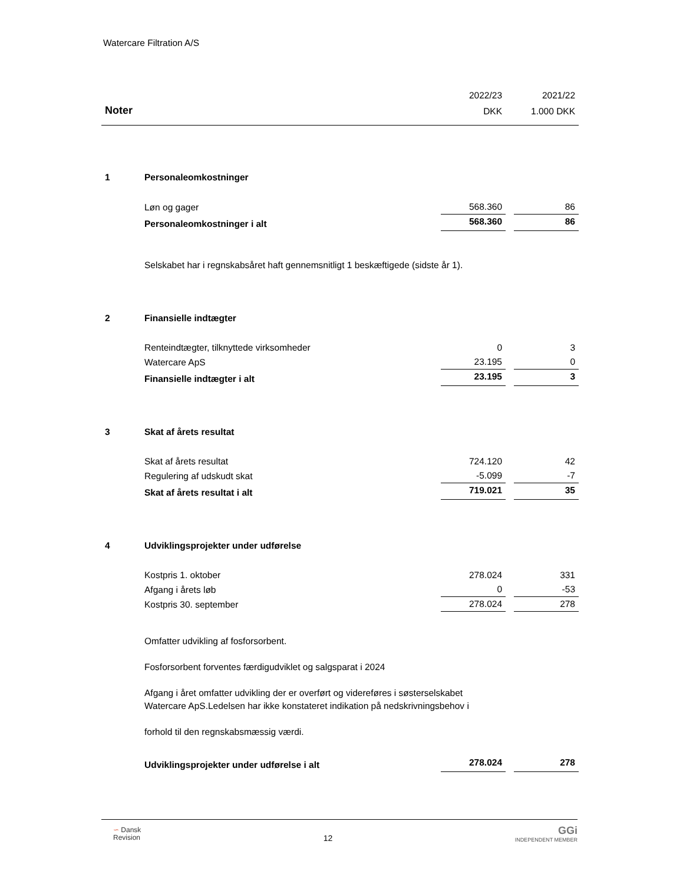Watercare Filtration A/S
| | | 2022/23 | | 2021/22 |
| Noter | | DKK | | 1.000 DKK |
| 1 | Personaleomkostninger | | | |
| | Løn og gager | 568.360 | | 86 |
| | Personaleomkostninger i alt | 568.360 | | 86 |
| | Selskabet har i regnskabsåret haft gennemsnitligt 1 beskæftigede (sidste år 1). | | | |
| 2 | Finansielle indtægter | | | |
| | Renteindtægter, tilknyttede virksomheder | 0 | | 3 |
| | Watercare ApS | 23.195 | | 0 |
| | Finansielle indtægter i alt | 23.195 | | 3 |
| 3 | Skat af årets resultat | | | |
| | Skat af årets resultat | 724.120 | | 42 |
| | Regulering af udskudt skat | -5.099 | | -7 |
| | Skat af årets resultat i alt | 719.021 | | 35 |
| 4 | Udviklingsprojekter under udførelse | | | |
| | Kostpris 1. oktober | 278.024 | | 331 |
| | Afgang i årets løb | 0 | | -53 |
| | Kostpris 30. september | 278.024 | | 278 |
| | Omfatter udvikling af fosforsorbent. Fosforsorbent forventes færdigudviklet og salgsparat i 2024 Afgang i året omfatter udvikling der er overført og videreføres i søsterselskabet Watercare ApS.Ledelsen har ikke konstateret indikation på nedskrivningsbehov i forhold til den regnskabsmæssig værdi. | | | |
| | Udviklingsprojekter under udførelse i alt | 278.024 | | 278 |
∽ Dansk
Revision
12
GGi
INDEPENDENT MEMBER